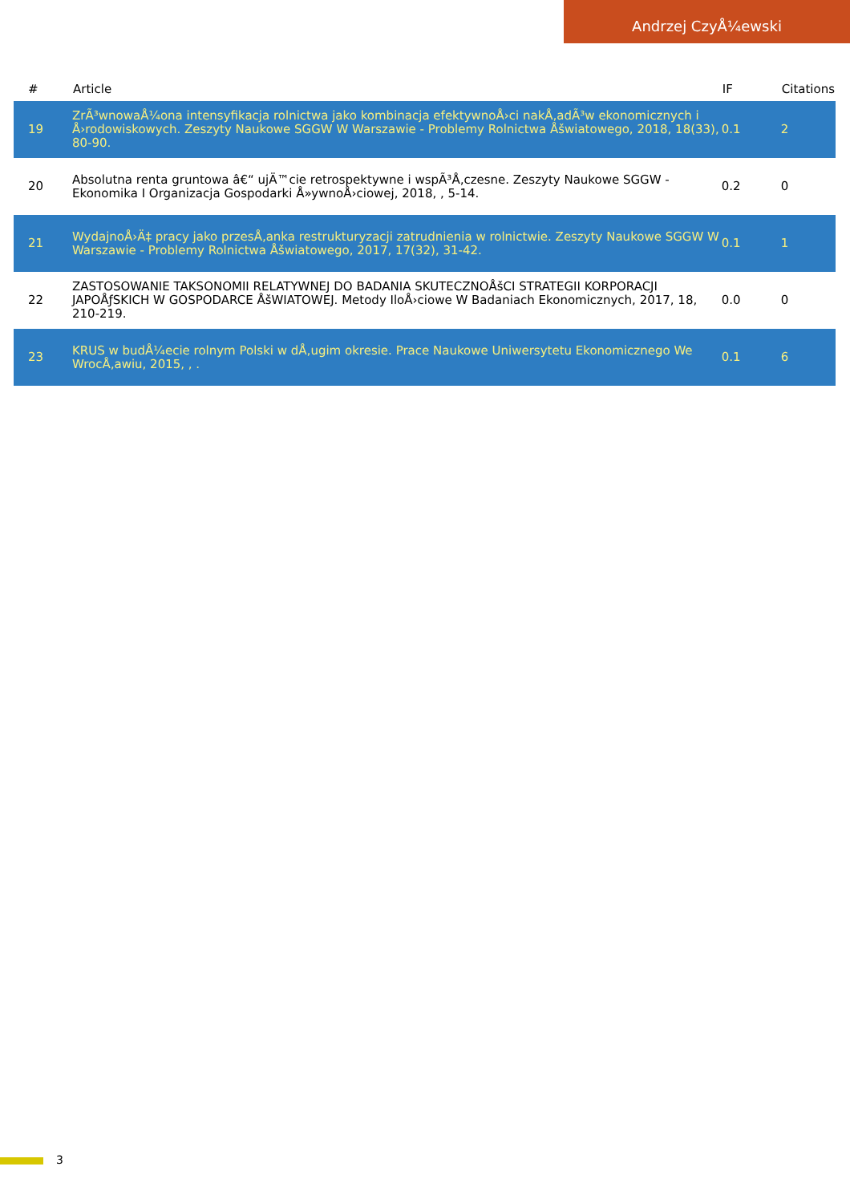Andrzej CzyÅ¼ewski
| # | Article | IF | Citations |
| --- | --- | --- | --- |
| 19 | ZrÃ³wnowaÅ¼ona intensyfikacja rolnictwa jako kombinacja efektywnoÅ›ci nakÅ‚adÃ³w ekonomicznych i Å›rodowiskowych. Zeszyty Naukowe SGGW W Warszawie - Problemy Rolnictwa Åšwiatowego, 2018, 18(33), 80-90. | 0.1 | 2 |
| 20 | Absolutna renta gruntowa â€“ ujÄ™cie retrospektywne i wspÃ³Å‚czesne. Zeszyty Naukowe SGGW - Ekonomika I Organizacja Gospodarki Å»ywnoÅ›ciowej, 2018, , 5-14. | 0.2 | 0 |
| 21 | WydajnoÅ›Ä‡ pracy jako przesÅ‚anka restrukturyzacji zatrudnienia w rolnictwie. Zeszyty Naukowe SGGW W Warszawie - Problemy Rolnictwa Åšwiatowego, 2017, 17(32), 31-42. | 0.1 | 1 |
| 22 | ZASTOSOWANIE TAKSONOMII RELATYWNEJ DO BADANIA SKUTECZNOÅšCI STRATEGII KORPORACJI JAPOÅƒSKICH W GOSPODARCE ÅšWIATOWEJ. Metody IloÅ›ciowe W Badaniach Ekonomicznych, 2017, 18, 210-219. | 0.0 | 0 |
| 23 | KRUS w budÅ¼ecie rolnym Polski w dÅ‚ugim okresie. Prace Naukowe Uniwersytetu Ekonomicznego We WrocÅ‚awiu, 2015, , . | 0.1 | 6 |
3